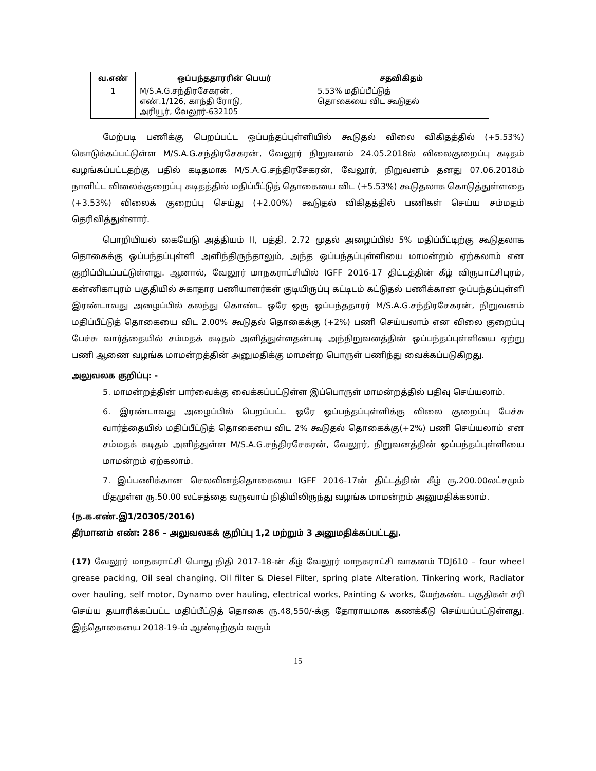| வ.எண் | ஒப்பந்ததாரரின் பெயர் | சதவிகிதம் |
| --- | --- | --- |
| 1 | M/S.A.G.சந்திரசேகரன், எண்.1/126, காந்தி ரோடு, அரியூர், வேலூர்-632105 | 5.53% மதிப்பீட்டுத் தொகையை விட கூடுதல் |
மேற்படி பணிக்கு பெறப்பட்ட ஒப்பந்தப்புள்ளியில் கூடுதல் விலை விகிதத்தில் (+5.53%) கொடுக்கப்பட்டுள்ள M/S.A.G.சந்திரசேகரன், வேலூர் நிறுவனம் 24.05.2018ல் விலைகுறைப்பு கடிதம் வழங்கப்பட்டதற்கு பதில் கடிதமாக M/S.A.G.சந்திரசேகரன், வேலூர், நிறுவனம் தனது 07.06.2018ம் நாளிட்ட விலைக்குறைப்பு கடிதத்தில் மதிப்பீட்டுத் தொகையை விட (+5.53%) கூடுதலாக கொடுத்துள்ளதை (+3.53%) விலைக் குறைப்பு செய்து (+2.00%) கூடுதல் விகிதத்தில் பணிகள் செய்ய சம்மதம் தெரிவித்துள்ளார்.
பொறியியல் கையேடு அத்தியம் II, பத்தி, 2.72 முதல் அழைப்பில் 5% மதிப்பீட்டிற்கு கூடுதலாக தொகைக்கு ஒப்பந்தப்புள்ளி அளிந்திருந்தாலும், அந்த ஒப்பந்தப்புள்ளியை மாமன்றம் ஏற்கலாம் என குறிப்பிடப்பட்டுள்ளது. ஆனால், வேலூர் மாநகராட்சியில் IGFF 2016-17 திட்டத்தின் கீழ் விருபாட்சிபுரம், கன்னிகாபுரம் பகுதியில் சுகாதார பணியாளர்கள் குடியிருப்பு கட்டிடம் கட்டுதல் பணிக்கான ஒப்பந்தப்புள்ளி இரண்டாவது அழைப்பில் கலந்து கொண்ட ஒரே ஒரு ஒப்பந்ததாரர் M/S.A.G.சந்திரசேகரன், நிறுவனம் மதிப்பீட்டுத் தொகையை விட 2.00% கூடுதல் தொகைக்கு (+2%) பணி செய்யலாம் என விலை குறைப்பு பேச்சு வார்த்தையில் சம்மதக் கடிதம் அளித்துள்ளதன்படி அந்நிறுவனத்தின் ஒப்பந்தப்புள்ளியை ஏற்று பணி ஆணை வழங்க மாமன்றத்தின் அனுமதிக்கு மாமன்ற பொருள் பணிந்து வைக்கப்படுகிறது.
அலுவலக குறிப்பு: -
5. மாமன்றத்தின் பார்வைக்கு வைக்கப்பட்டுள்ள இப்பொருள் மாமன்றத்தில் பதிவு செய்யலாம்.
6. இரண்டாவது அழைப்பில் பெறப்பட்ட ஒரே ஒப்பந்தப்புள்ளிக்கு விலை குறைப்பு பேச்சு வார்த்தையில் மதிப்பீட்டுத் தொகையை விட 2% கூடுதல் தொகைக்கு(+2%) பணி செய்யலாம் என சம்மதக் கடிதம் அளித்துள்ள M/S.A.G.சந்திரசேகரன், வேலூர், நிறுவனத்தின் ஒப்பந்தப்புள்ளியை மாமன்றம் ஏற்கலாம்.
7. இப்பணிக்கான செலவினத்தொகையை IGFF 2016-17ன் திட்டத்தின் கீழ் ரு.200.00லட்சமும் மீதமுள்ள ரு.50.00 லட்சத்தை வருவாய் நிதியிலிருந்து வழங்க மாமன்றம் அனுமதிக்கலாம்.
(ந.க.எண்.இ1/20305/2016)
தீர்மானம் எண்: 286 – அலுவலகக் குறிப்பு 1,2 மற்றும் 3 அனுமதிக்கப்பட்டது.
(17) வேலூர் மாநகராட்சி பொது நிதி 2017-18-ன் கீழ் வேலூர் மாநகராட்சி வாகனம் TDJ610 – four wheel grease packing, Oil seal changing, Oil filter & Diesel Filter, spring plate Alteration, Tinkering work, Radiator over hauling, self motor, Dynamo over hauling, electrical works, Painting & works, மேற்கண்ட பகுதிகள் சரி செய்ய தயாரிக்கப்பட்ட மதிப்பீட்டுத் தொகை ரு.48,550/-க்கு தோராயமாக கணக்கீடு செய்யப்பட்டுள்ளது. இத்தொகையை 2018-19-ம் ஆண்டிற்கும் வரும்
15